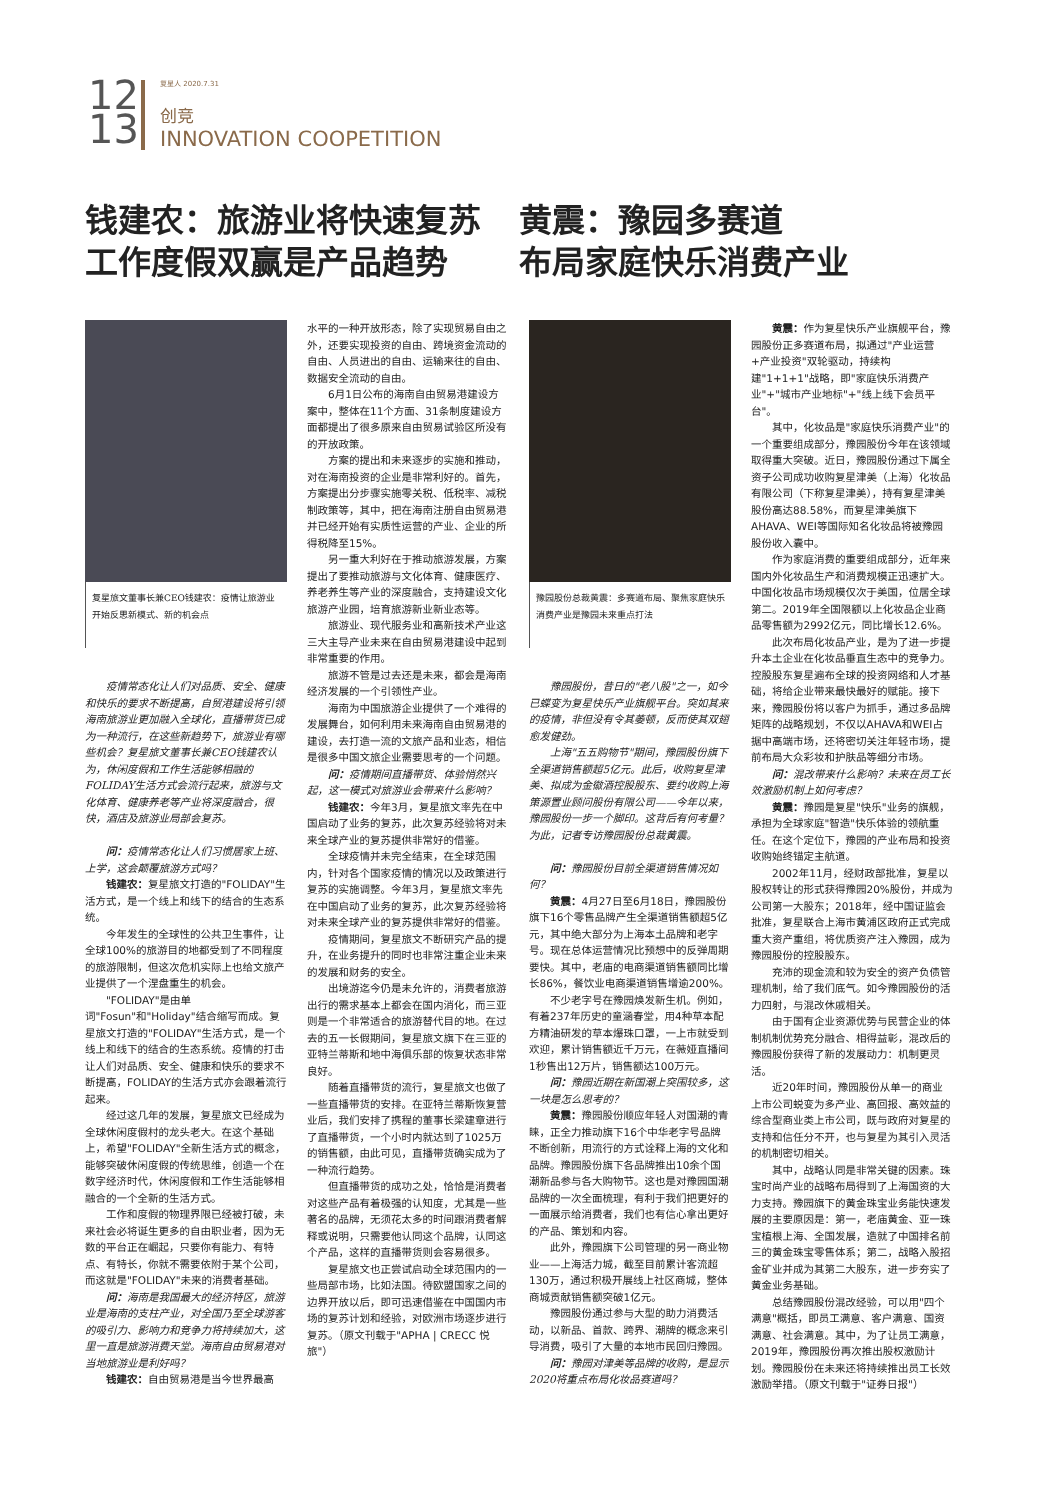12
13
复星人 2020.7.31
创竞
INNOVATION COOPETITION
钱建农：旅游业将快速复苏
工作度假双赢是产品趋势
黄震：豫园多赛道
布局家庭快乐消费产业
复星旅文董事长兼CEO钱建农：疫情让旅游业开始反思新模式、新的机会点
疫情常态化让人们对品质、安全、健康和快乐的要求不断提高，自贸港建设将引领海南旅游业更加融入全球化，直播带货已成为一种流行，在这些新趋势下，旅游业有哪些机会？复星旅文董事长兼CEO钱建农认为，休闲度假和工作生活能够相融的FOLIDAY生活方式会流行起来，旅游与文化体育、健康养老等产业将深度融合，很快，酒店及旅游业局部会复苏。
问：疫情常态化让人们习惯居家上班、上学，这会颠覆旅游方式吗？
钱建农：复星旅文打造的"FOLIDAY"生活方式，是一个线上和线下的结合的生态系统。
今年发生的全球性的公共卫生事件，让全球100%的旅游目的地都受到了不同程度的旅游限制，但这次危机实际上也给文旅产业提供了一个涅盘重生的机会。
"FOLIDAY"是由单词"Fosun"和"Holiday"结合缩写而成。复星旅文打造的"FOLIDAY"生活方式，是一个线上和线下的结合的生态系统。疫情的打击让人们对品质、安全、健康和快乐的要求不断提高，FOLIDAY的生活方式亦会跟着流行起来。
经过这几年的发展，复星旅文已经成为全球休闲度假村的龙头老大。在这个基础上，希望"FOLIDAY"全新生活方式的概念，能够突破休闲度假的传统思维，创造一个在数字经济时代，休闲度假和工作生活能够相融合的一个全新的生活方式。
工作和度假的物理界限已经被打破，未来社会必将诞生更多的自由职业者，因为无数的平台正在崛起，只要你有能力、有特点、有特长，你就不需要依附于某个公司，而这就是"FOLIDAY"未来的消费者基础。
问：海南是我国最大的经济特区，旅游业是海南的支柱产业，对全国乃至全球游客的吸引力、影响力和竞争力将持续加大，这里一直是旅游消费天堂。海南自由贸易港对当地旅游业是利好吗？
钱建农：自由贸易港是当今世界最高
水平的一种开放形态，除了实现贸易自由之外，还要实现投资的自由、跨境资金流动的自由、人员进出的自由、运输来往的自由、数据安全流动的自由。
6月1日公布的海南自由贸易港建设方案中，整体在11个方面、31条制度建设方面都提出了很多原来自由贸易试验区所没有的开放政策。
方案的提出和未来逐步的实施和推动，对在海南投资的企业是非常利好的。首先，方案提出分步骤实施零关税、低税率、减税制政策等，其中，把在海南注册自由贸易港并已经开始有实质性运营的产业、企业的所得税降至15%。
另一重大利好在于推动旅游发展，方案提出了要推动旅游与文化体育、健康医疗、养老养生等产业的深度融合，支持建设文化旅游产业园，培育旅游新业新业态等。
旅游业、现代服务业和高新技术产业这三大主导产业未来在自由贸易港建设中起到非常重要的作用。
旅游不管是过去还是未来，都会是海南经济发展的一个引领性产业。
海南为中国旅游企业提供了一个难得的发展舞台，如何利用未来海南自由贸易港的建设，去打造一流的文旅产品和业态，相信是很多中国文旅企业需要思考的一个问题。
问：疫情期间直播带货、体验悄然兴起，这一模式对旅游业会带来什么影响？
钱建农：今年3月，复星旅文率先在中国启动了业务的复苏，此次复苏经验将对未来全球产业的复苏提供非常好的借鉴。
全球疫情并未完全结束，在全球范围内，针对各个国家疫情的情况以及政策进行复苏的实施调整。今年3月，复星旅文率先在中国启动了业务的复苏，此次复苏经验将对未来全球产业的复苏提供非常好的借鉴。
疫情期间，复星旅文不断研究产品的提升，在业务提升的同时也非常注重企业未来的发展和财务的安全。
出境游迄今仍是未允许的，消费者旅游出行的需求基本上都会在国内消化，而三亚则是一个非常适合的旅游替代目的地。在过去的五一长假期间，复星旅文旗下在三亚的亚特兰蒂斯和地中海俱乐部的恢复状态非常良好。
随着直播带货的流行，复星旅文也做了一些直播带货的安排。在亚特兰蒂斯恢复营业后，我们安排了携程的董事长梁建章进行了直播带货，一个小时内就达到了1025万的销售额，由此可见，直播带货确实成为了一种流行趋势。
但直播带货的成功之处，恰恰是消费者对这些产品有着极强的认知度，尤其是一些著名的品牌，无须花太多的时间跟消费者解释或说明，只需要他认同这个品牌，认同这个产品，这样的直播带货则会容易很多。
复星旅文也正尝试启动全球范围内的一些局部市场，比如法国。待欧盟国家之间的边界开放以后，即可迅速借鉴在中国国内市场的复苏计划和经验，对欧洲市场逐步进行复苏。（原文刊载于"APHA | CRECC 悦旅"）
豫园股份总裁黄震：多赛道布局、聚焦家庭快乐消费产业是豫园未来重点打法
豫园股份，昔日的"老八股"之一，如今已蝶变为复星快乐产业旗舰平台。突如其来的疫情，非但没有令其萎顿，反而使其双翅愈发健劲。
上海"五五购物节"期间，豫园股份旗下全渠道销售额超5亿元。此后，收购复星津美、拟成为金徽酒控股股东、要约收购上海策源置业顾问股份有限公司——今年以来，豫园股份一步一个脚印。这背后有何考量？为此，记者专访豫园股份总裁黄震。
问：豫园股份目前全渠道销售情况如何？
黄震：4月27日至6月18日，豫园股份旗下16个零售品牌产生全渠道销售额超5亿元，其中绝大部分为上海本土品牌和老字号。现在总体运营情况比预想中的反弹周期要快。其中，老庙的电商渠道销售额同比增长86%，餐饮业电商渠道销售增逾200%。
不少老字号在豫园焕发新生机。例如，有着237年历史的童涵春堂，用4种草本配方精油研发的草本爆珠口罩，一上市就受到欢迎，累计销售额近千万元，在薇娅直播间1秒售出12万片，销售额达100万元。
问：豫园近期在新国潮上突围较多，这一块是怎么思考的？
黄震：豫园股份顺应年轻人对国潮的青睐，正全力推动旗下16个中华老字号品牌不断创新，用流行的方式诠释上海的文化和品牌。豫园股份旗下各品牌推出10余个国潮新品参与各大购物节。这也是对豫园国潮品牌的一次全面梳理，有利于我们把更好的一面展示给消费者，我们也有信心拿出更好的产品、策划和内容。
此外，豫园旗下公司管理的另一商业物业——上海活力城，截至目前累计客流超130万，通过积极开展线上社区商城，整体商城贡献销售额突破1亿元。
豫园股份通过参与大型的助力消费活动，以新品、首款、跨界、潮牌的概念来引导消费，吸引了大量的本地市民回归豫园。
问：豫园对津美等品牌的收购，是显示2020将重点布局化妆品赛道吗？
黄震：作为复星快乐产业旗舰平台，豫园股份正多赛道布局，拟通过"产业运营+产业投资"双轮驱动，持续构建"1+1+1"战略，即"家庭快乐消费产业"+"城市产业地标"+"线上线下会员平台"。
其中，化妆品是"家庭快乐消费产业"的一个重要组成部分，豫园股份今年在该领域取得重大突破。近日，豫园股份通过下属全资子公司成功收购复星津美（上海）化妆品有限公司（下称复星津美），持有复星津美股份高达88.58%，而复星津美旗下AHAVA、WEI等国际知名化妆品将被豫园股份收入囊中。
作为家庭消费的重要组成部分，近年来国内外化妆品生产和消费规模正迅速扩大。中国化妆品市场规模仅次于美国，位居全球第二。2019年全国限额以上化妆品企业商品零售额为2992亿元，同比增长12.6%。
此次布局化妆品产业，是为了进一步提升本土企业在化妆品垂直生态中的竞争力。控股股东复星遍布全球的投资网络和人才基础，将给企业带来最快最好的赋能。接下来，豫园股份将以客户为抓手，通过多品牌矩阵的战略规划，不仅以AHAVA和WEI占据中高端市场，还将密切关注年轻市场，提前布局大众彩妆和护肤品等细分市场。
问：混改带来什么影响？未来在员工长效激励机制上如何考虑？
黄震：豫园是复星"快乐"业务的旗舰，承担为全球家庭"智造"快乐体验的领航重任。在这个定位下，豫园的产业布局和投资收购始终锚定主航道。
2002年11月，经财政部批准，复星以股权转让的形式获得豫园20%股份，并成为公司第一大股东；2018年，经中国证监会批准，复星联合上海市黄浦区政府正式完成重大资产重组，将优质资产注入豫园，成为豫园股份的控股股东。
充沛的现金流和较为安全的资产负债管理机制，给了我们底气。如今豫园股份的活力四射，与混改休戚相关。
由于国有企业资源优势与民营企业的体制机制优势充分融合、相得益彰，混改后的豫园股份获得了新的发展动力：机制更灵活。
近20年时间，豫园股份从单一的商业上市公司蜕变为多产业、高回报、高效益的综合型商业类上市公司，既与政府对复星的支持和信任分不开，也与复星为其引入灵活的机制密切相关。
其中，战略认同是非常关键的因素。珠宝时尚产业的战略布局得到了上海国资的大力支持。豫园旗下的黄金珠宝业务能快速发展的主要原因是：第一，老庙黄金、亚一珠宝植根上海、全国发展，造就了中国排名前三的黄金珠宝零售体系；第二，战略入股招金矿业并成为其第二大股东，进一步夯实了黄金业务基础。
总结豫园股份混改经验，可以用"四个满意"概括，即员工满意、客户满意、国资满意、社会满意。其中，为了让员工满意，2019年，豫园股份再次推出股权激励计划。豫园股份在未来还将持续推出员工长效激励举措。（原文刊载于"证券日报"）